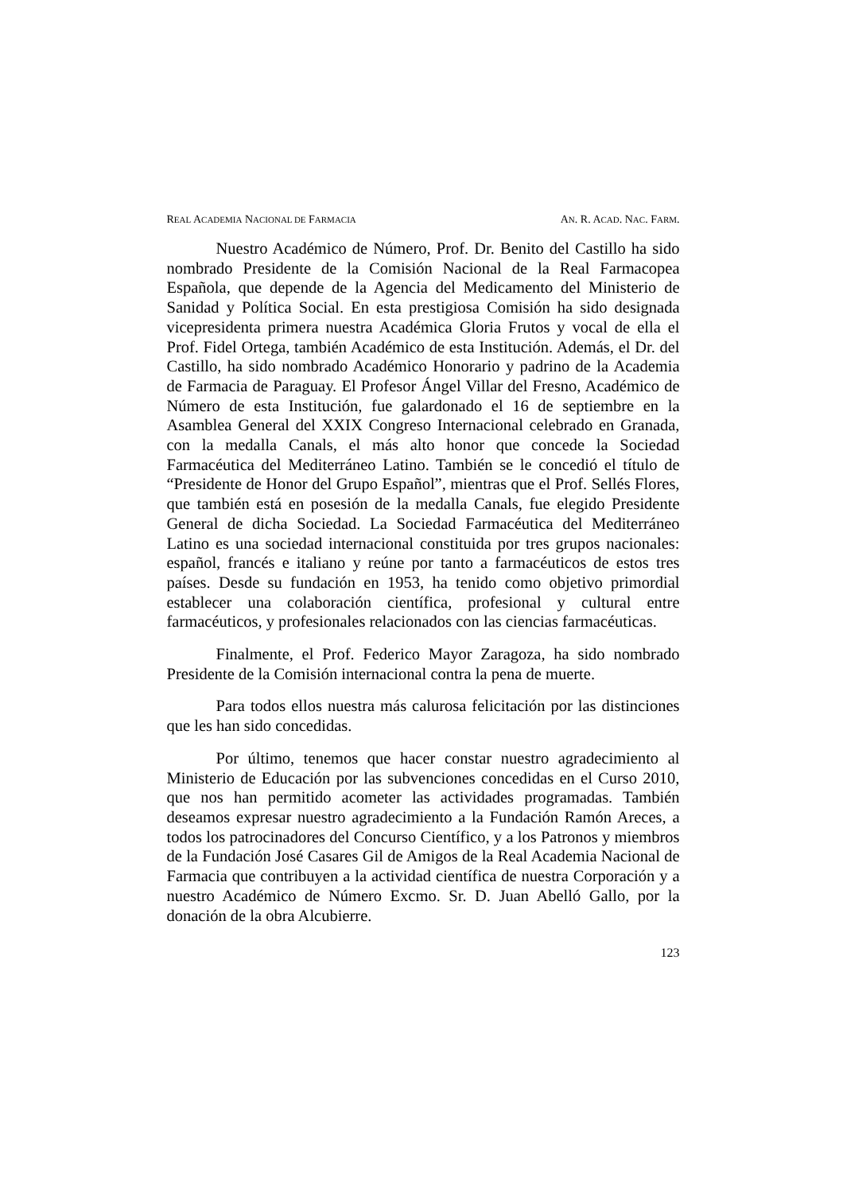REAL ACADEMIA NACIONAL DE FARMACIA AN. R. ACAD. NAC. FARM.
Nuestro Académico de Número, Prof. Dr. Benito del Castillo ha sido nombrado Presidente de la Comisión Nacional de la Real Farmacopea Española, que depende de la Agencia del Medicamento del Ministerio de Sanidad y Política Social. En esta prestigiosa Comisión ha sido designada vicepresidenta primera nuestra Académica Gloria Frutos y vocal de ella el Prof. Fidel Ortega, también Académico de esta Institución. Además, el Dr. del Castillo, ha sido nombrado Académico Honorario y padrino de la Academia de Farmacia de Paraguay. El Profesor Ángel Villar del Fresno, Académico de Número de esta Institución, fue galardonado el 16 de septiembre en la Asamblea General del XXIX Congreso Internacional celebrado en Granada, con la medalla Canals, el más alto honor que concede la Sociedad Farmacéutica del Mediterráneo Latino. También se le concedió el título de “Presidente de Honor del Grupo Español”, mientras que el Prof. Sellés Flores, que también está en posesión de la medalla Canals, fue elegido Presidente General de dicha Sociedad. La Sociedad Farmacéutica del Mediterráneo Latino es una sociedad internacional constituida por tres grupos nacionales: español, francés e italiano y reúne por tanto a farmacéuticos de estos tres países. Desde su fundación en 1953, ha tenido como objetivo primordial establecer una colaboración científica, profesional y cultural entre farmacéuticos, y profesionales relacionados con las ciencias farmacéuticas.
Finalmente, el Prof. Federico Mayor Zaragoza, ha sido nombrado Presidente de la Comisión internacional contra la pena de muerte.
Para todos ellos nuestra más calurosa felicitación por las distinciones que les han sido concedidas.
Por último, tenemos que hacer constar nuestro agradecimiento al Ministerio de Educación por las subvenciones concedidas en el Curso 2010, que nos han permitido acometer las actividades programadas. También deseamos expresar nuestro agradecimiento a la Fundación Ramón Areces, a todos los patrocinadores del Concurso Científico, y a los Patronos y miembros de la Fundación José Casares Gil de Amigos de la Real Academia Nacional de Farmacia que contribuyen a la actividad científica de nuestra Corporación y a nuestro Académico de Número Excmo. Sr. D. Juan Abelló Gallo, por la donación de la obra Alcubierre.
123